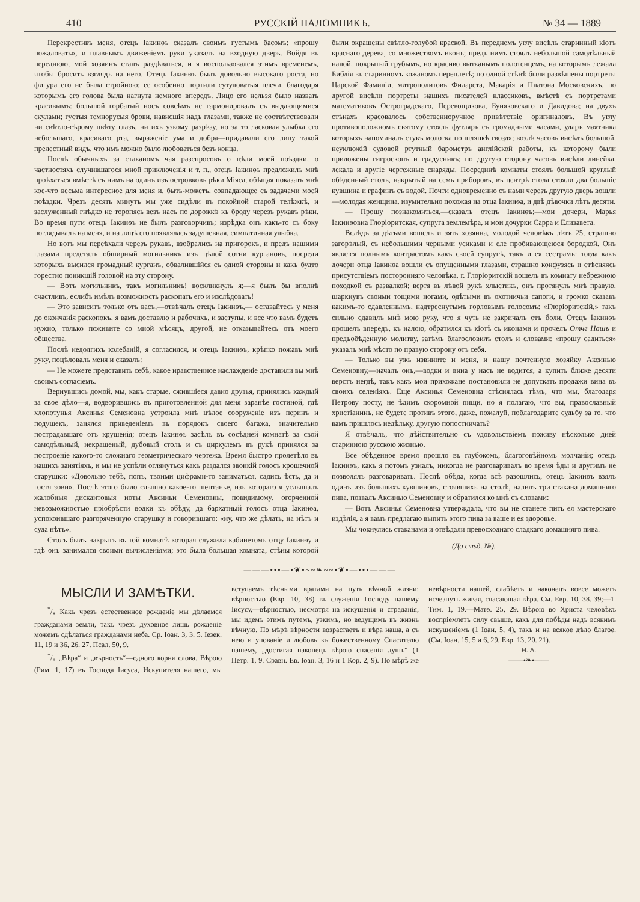410 РУССКІЙ ПАЛОМНИКЪ. № 34 — 1889
Перекрестивъ меня, отецъ Іакинѳъ сказалъ своимъ густымъ басомъ: «прошу пожаловать», и плавнымъ движеніемъ руки указалъ на входную дверь. Войдя въ переднюю, мой хозяинъ сталъ раздѣваться, и я воспользовался этимъ временемъ, чтобы бросить взглядъ на него. Отецъ Іакинѳъ былъ довольно высокаго роста, но фигура его не была стройною; ее особенно портили сутуловатыя плечи, благодаря которымъ его голова была нагнута немного впередъ. Лицо его нельзя было назвать красивымъ: большой горбатый носъ совсѣмъ не гармонировалъ съ выдающимися скулами; густыя темнорусыя брови, нависшія надъ глазами, также не соотвѣтствовали ни свѣтло-сѣрому цвѣту глазъ, ни ихъ узкому разрѣзу, но за то ласковая улыбка его небольшаго, красиваго рта, выраженіе ума и добра—придавали его лицу такой прелестный видъ, что имъ можно было любоваться безъ конца.
Послѣ обычныхъ за стаканомъ чая разспросовъ о цѣли моей поѣздки, о частностяхъ случившагося мной приключенія и т. п., отецъ Іакинѳъ предложилъ мнѣ проѣхаться вмѣстѣ съ нимъ на одинъ изъ островковъ рѣки Міяса, обѣщая показать мнѣ кое-что весьма интересное для меня и, быть-можетъ, совпадающее съ задачами моей поѣздки. Чрезъ десять минутъ мы уже сидѣли въ покойной старой телѣжкѣ, и заслуженный гнѣдко не торопясь везъ насъ по дорожкѣ къ броду черезъ рукавъ рѣки. Во время пути отецъ Іакинѳъ не былъ разговорчивъ; изрѣдка онъ какъ-то съ боку поглядывалъ на меня, и на лицѣ его появлялась задушевная, симпатичная улыбка.
Но вотъ мы переѣхали черезъ рукавъ, взобрались на пригорокъ, и предъ нашими глазами предсталъ обширный могильникъ изъ цѣлой сотни кургановъ, посреди которыхъ высился громадный курганъ, обвалившійся съ одной стороны и какъ будто горестно поникшій головой на эту сторону.
— Вотъ могильникъ, такъ могильникъ! воскликнулъ я;—я былъ бы вполнѣ счастливъ, еслибъ имѣлъ возможность раскопать его и изслѣдовать!
— Это зависитъ только отъ васъ,—отвѣчалъ отецъ Іакинѳъ,— оставайтесь у меня до окончанія раскопокъ, я вамъ доставлю и рабочихъ, и заступы, и все что вамъ будетъ нужно, только поживите со мной мѣсяцъ, другой, не отказывайтесь отъ моего общества.
Послѣ недолгихъ колебаній, я согласился, и отецъ Іакинѳъ, крѣпко пожавъ мнѣ руку, поцѣловалъ меня и сказалъ:
— Не можете представить себѣ, какое нравственное наслажденіе доставили вы мнѣ своимъ согласіемъ.
Вернувшись домой, мы, какъ старые, сжившіеся давно друзья, принялись каждый за свое дѣло—я, водворившись въ приготовленной для меня заранѣе гостиной, гдѣ хлопотунья Аксинья Семеновна устроила мнѣ цѣлое сооруженіе изъ перинъ и подушекъ, занялся приведеніемъ въ порядокъ своего багажа, значительно пострадавшаго отъ крушенія; отецъ Іакинѳъ засѣлъ въ сосѣдней комнатѣ за свой самодѣльный, некрашеный, дубовый столъ и съ циркулемъ въ рукѣ принялся за построеніе какого-то сложнаго геометрическаго чертежа. Время быстро пролетѣло въ нашихъ занятіяхъ, и мы не успѣли оглянуться какъ раздался звонкій голосъ крошечной старушки: «Довольно тебѣ, попъ, твоими цифрами-то заниматься, садись ѣсть, да и гостя зови». Послѣ этого было слышно какое-то шептанье, изъ котораго я услышалъ жалобныя дискантовыя ноты Аксиньи Семеновны, повидимому, огорченной невозможностью пріобрѣсти водки къ обѣду, да бархатный голосъ отца Іакинѳа, успокоившаго разгоряченную старушку и говорившаго: «ну, что же дѣлать, на нѣтъ и суда нѣтъ».
Столъ былъ накрытъ въ той комнатѣ которая служила кабинетомъ отцу Іакинѳу и гдѣ онъ занимался своими вычисленіями; это была большая комната, стѣны которой были окрашены свѣтло-голубой краской. Въ переднемъ углу висѣлъ старинный кіотъ краснаго дерева, со множествомъ иконъ; предъ нимъ стоялъ небольшой самодѣльный налой, покрытый грубымъ, но красиво вытканымъ полотенцемъ, на которымъ лежала Библія въ старинномъ кожаномъ переплетѣ; по одной стѣнѣ были развѣшены портреты Царской Фамиліи, митрополитовъ Филарета, Макарія и Платона Московскихъ, по другой висѣли портреты нашихъ писателей классиковъ, вмѣстѣ съ портретами математиковъ Остроградскаго, Перевощикова, Буняковскаго и Давидова; на двухъ стѣнахъ красовалось собственноручное привѣтствіе оригиналовъ. Въ углу противоположномъ святому стоялъ футляръ съ громадными часами, ударъ маятника которыхъ напоминалъ стукъ молотка по шляпкѣ гвоздя; возлѣ часовъ висѣлъ большой, неуклюжій судовой ртутный барометръ англійской работы, къ которому были приложены гигроскопъ и градусникъ; по другую сторону часовъ висѣли линейка, лекала и другіе чертежные снаряды. Посрединѣ комнаты стоялъ большой круглый обѣденный столъ, накрытый на семь приборовъ, въ центрѣ стола стояли два большіе кувшина и графинъ съ водой. Почти одновременно съ нами черезъ другую дверь вошли—молодая женщина, изумительно похожая на отца Іакинѳа, и двѣ дѣвочки лѣтъ десяти.
— Прошу познакомиться,—сказалъ отецъ Іакинѳъ;—мои дочери, Марья Іакинѳовна Глоріоритская, супруга землемѣра, и мои дочурки Сарра и Елизавета.
Вслѣдъ за дѣтьми вошелъ и зять хозяина, молодой человѣкъ лѣтъ 25, страшно загорѣлый, съ небольшими черными усиками и еле пробивающеюся бородкой. Онъ являлся полнымъ контрастомъ какъ своей супругѣ, такъ и ея сестрамъ: тогда какъ дочери отца Іакинѳа вошли съ опущенными глазами, страшно конфузясь и стѣсняясь присутствіемъ посторонняго человѣка, г. Глоріоритскій вошелъ въ комнату небрежною походкой съ развалкой; вертя въ лѣвой рукѣ хлыстикъ, онъ протянулъ мнѣ правую, шаркнувъ своими тощими ногами, одѣтыми въ охотничьи сапоги, и громко сказавъ какимъ-то сдавленнымъ, надтреснутымъ горловымъ голосомъ: «Глоріоритскій,» такъ сильно сдавилъ мнѣ мою руку, что я чуть не закричалъ отъ боли. Отецъ Іакинѳъ прошелъ впередъ, къ налою, обратился къ кіотѣ съ иконами и прочелъ Отче Нашъ и предъобѣденную молитву, затѣмъ благословилъ столъ и словами: «прошу садиться» указалъ мнѣ мѣсто по правую сторону отъ себя.
— Только вы ужь извините и меня, и нашу почтенную хозяйку Аксинью Семеновну,—началъ онъ,—водки и вина у насъ не водится, а купить ближе десяти верстъ негдѣ, такъ какъ мои прихожане постановили не допускать продажи вина въ своихъ селеніяхъ. Еще Аксинья Семеновна стѣснялась тѣмъ, что мы, благодаря Петрову посту, не ѣдимъ скоромной пищи, но я полагаю, что вы, православный христіанинъ, не будете противъ этого, даже, пожалуй, поблагодарите судьбу за то, что вамъ пришлось недѣльку, другую попостничать?
Я отвѣчалъ, что дѣйствительно съ удовольствіемъ поживу нѣсколько дней старинною русскою жизнью.
Все обѣденное время прошло въ глубокомъ, благоговѣйномъ молчаніи; отецъ Іакинѳъ, какъ я потомъ узналъ, никогда не разговаривалъ во время ѣды и другимъ не позволялъ разговаривать. Послѣ обѣда, когда всѣ разошлись, отецъ Іакинѳъ взялъ одинъ изъ большихъ кувшиновъ, стоявшихъ на столѣ, налилъ три стакана домашняго пива, позвалъ Аксинью Семеновну и обратился ко мнѣ съ словами:
— Вотъ Аксинья Семеновна утверждала, что вы не станете пить ея мастерскаго издѣлія, а я вамъ предлагаю выпить этого пива за ваше и ея здоровье.
Мы чокнулись стаканами и отвѣдали превосходнаго сладкаго домашняго пива.
(До слѣд. №).
———•••—•❦•~~❧~~•❦•—•••———
МЫСЛИ И ЗАМѢТКИ.
*/* Какъ чрезъ естественное рожденіе мы дѣлаемся гражданами земли, такъ чрезъ духовное лишь рожденіе можемъ сдѣлаться гражданами неба. Ср. Іоан. 3, 3. 5. Іезек. 11, 19 и 36, 26. 27. Псал. 50, 9.
*/* „Вѣра“ и „вѣрность“—одного корня слова. Вѣрою (Рим. 1, 17) въ Господа Іисуса, Искупителя нашего, мы вступаемъ тѣсными вратами на путь вѣчной жизни; вѣрностью (Евр. 10, 38) въ служеніи Господу нашему Іисусу,—вѣрностью, несмотря на искушенія и страданія, мы идемъ этимъ путемъ, узкимъ, но ведущимъ въ жизнь вѣчную. По мѣрѣ вѣрности возрастаетъ и вѣра наша, а съ нею и упованіе и любовь къ божественному Спасителю нашему, „достигая наконецъ вѣрою спасенія душъ“ (1 Петр. 1, 9. Сравн. Ев. Іоан. 3, 16 и 1 Кор. 2, 9). По мѣрѣ же невѣрности нашей, слабѣетъ и наконецъ вовсе можетъ исчезнуть живая, спасающая вѣра. См. Евр. 10, 38. 39;—1. Тим. 1, 19.—Матѳ. 25, 29. Вѣрою во Христа человѣкъ воспріемлетъ силу свыше, какъ для побѣды надъ всякимъ искушеніемъ (1 Іоан. 5, 4), такъ и на всякое дѣло благое. (См. Іоан. 15, 5 и 6, 29. Евр. 13, 20. 21).
Н. А.
——•❧•——